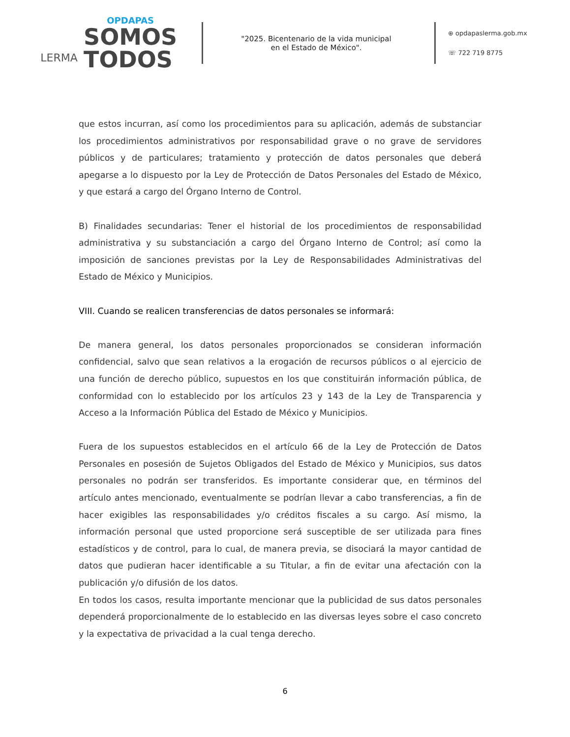LERMA
OPDAPAS
SOMOS
TODOS
"2025. Bicentenario de la vida municipal
en el Estado de México".
⊕ opdapaslerma.gob.mx
☏ 722 719 8775
que estos incurran, así como los procedimientos para su aplicación, además de substanciar los procedimientos administrativos por responsabilidad grave o no grave de servidores públicos y de particulares; tratamiento y protección de datos personales que deberá apegarse a lo dispuesto por la Ley de Protección de Datos Personales del Estado de México, y que estará a cargo del Órgano Interno de Control.
B) Finalidades secundarias: Tener el historial de los procedimientos de responsabilidad administrativa y su substanciación a cargo del Órgano Interno de Control; así como la imposición de sanciones previstas por la Ley de Responsabilidades Administrativas del Estado de México y Municipios.
VIII. Cuando se realicen transferencias de datos personales se informará:
De manera general, los datos personales proporcionados se consideran información confidencial, salvo que sean relativos a la erogación de recursos públicos o al ejercicio de una función de derecho público, supuestos en los que constituirán información pública, de conformidad con lo establecido por los artículos 23 y 143 de la Ley de Transparencia y Acceso a la Información Pública del Estado de México y Municipios.
Fuera de los supuestos establecidos en el artículo 66 de la Ley de Protección de Datos Personales en posesión de Sujetos Obligados del Estado de México y Municipios, sus datos personales no podrán ser transferidos. Es importante considerar que, en términos del artículo antes mencionado, eventualmente se podrían llevar a cabo transferencias, a fin de hacer exigibles las responsabilidades y/o créditos fiscales a su cargo. Así mismo, la información personal que usted proporcione será susceptible de ser utilizada para fines estadísticos y de control, para lo cual, de manera previa, se disociará la mayor cantidad de datos que pudieran hacer identificable a su Titular, a fin de evitar una afectación con la publicación y/o difusión de los datos.
En todos los casos, resulta importante mencionar que la publicidad de sus datos personales dependerá proporcionalmente de lo establecido en las diversas leyes sobre el caso concreto y la expectativa de privacidad a la cual tenga derecho.
6